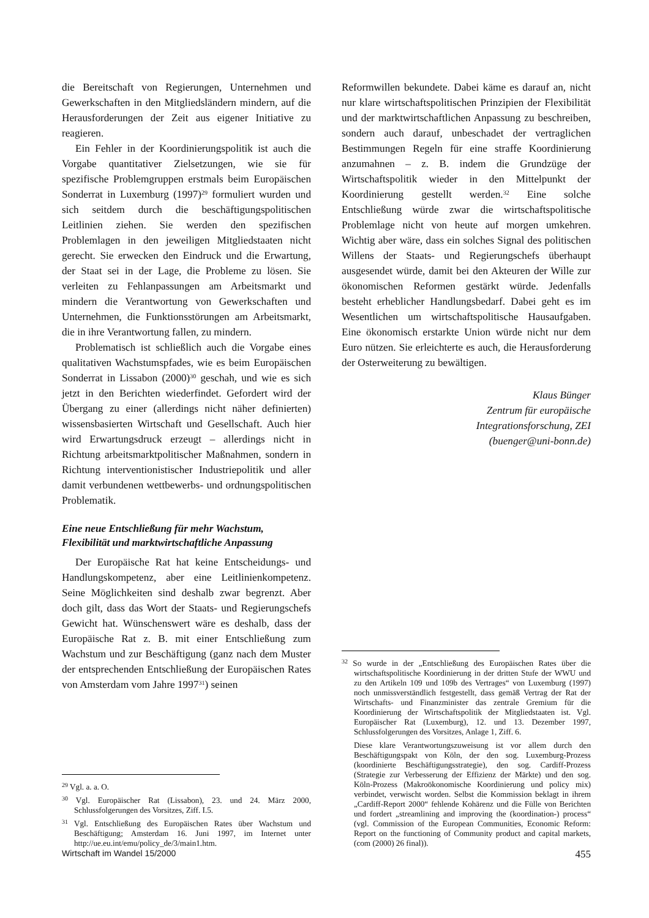die Bereitschaft von Regierungen, Unternehmen und Gewerkschaften in den Mitgliedsländern mindern, auf die Herausforderungen der Zeit aus eigener Initiative zu reagieren.
Ein Fehler in der Koordinierungspolitik ist auch die Vorgabe quantitativer Zielsetzungen, wie sie für spezifische Problemgruppen erstmals beim Europäischen Sonderrat in Luxemburg (1997)<sup>29</sup> formuliert wurden und sich seitdem durch die beschäftigungspolitischen Leitlinien ziehen. Sie werden den spezifischen Problemlagen in den jeweiligen Mitgliedstaaten nicht gerecht. Sie erwecken den Eindruck und die Erwartung, der Staat sei in der Lage, die Probleme zu lösen. Sie verleiten zu Fehlanpassungen am Arbeitsmarkt und mindern die Verantwortung von Gewerkschaften und Unternehmen, die Funktionsstörungen am Arbeitsmarkt, die in ihre Verantwortung fallen, zu mindern.
Problematisch ist schließlich auch die Vorgabe eines qualitativen Wachstumspfades, wie es beim Europäischen Sonderrat in Lissabon (2000)<sup>30</sup> geschah, und wie es sich jetzt in den Berichten wiederfindet. Gefordert wird der Übergang zu einer (allerdings nicht näher definierten) wissensbasierten Wirtschaft und Gesellschaft. Auch hier wird Erwartungsdruck erzeugt – allerdings nicht in Richtung arbeitsmarktpolitischer Maßnahmen, sondern in Richtung interventionistischer Industriepolitik und aller damit verbundenen wettbewerbs- und ordnungspolitischen Problematik.
Eine neue Entschließung für mehr Wachstum, Flexibilität und marktwirtschaftliche Anpassung
Der Europäische Rat hat keine Entscheidungs- und Handlungskompetenz, aber eine Leitlinienkompetenz. Seine Möglichkeiten sind deshalb zwar begrenzt. Aber doch gilt, dass das Wort der Staats- und Regierungschefs Gewicht hat. Wünschenswert wäre es deshalb, dass der Europäische Rat z. B. mit einer Entschließung zum Wachstum und zur Beschäftigung (ganz nach dem Muster der entsprechenden Entschließung der Europäischen Rates von Amsterdam vom Jahre 1997<sup>31</sup>) seinen
<sup>29</sup> Vgl. a. a. O.
<sup>30</sup> Vgl. Europäischer Rat (Lissabon), 23. und 24. März 2000, Schlussfolgerungen des Vorsitzes, Ziff. I.5.
<sup>31</sup> Vgl. Entschließung des Europäischen Rates über Wachstum und Beschäftigung; Amsterdam 16. Juni 1997, im Internet unter http://ue.eu.int/emu/policy_de/3/main1.htm.
Reformwillen bekundete. Dabei käme es darauf an, nicht nur klare wirtschaftspolitischen Prinzipien der Flexibilität und der marktwirtschaftlichen Anpassung zu beschreiben, sondern auch darauf, unbeschadet der vertraglichen Bestimmungen Regeln für eine straffe Koordinierung anzumahnen – z. B. indem die Grundzüge der Wirtschaftspolitik wieder in den Mittelpunkt der Koordinierung gestellt werden.<sup>32</sup> Eine solche Entschließung würde zwar die wirtschaftspolitische Problemlage nicht von heute auf morgen umkehren. Wichtig aber wäre, dass ein solches Signal des politischen Willens der Staats- und Regierungschefs überhaupt ausgesendet würde, damit bei den Akteuren der Wille zur ökonomischen Reformen gestärkt würde. Jedenfalls besteht erheblicher Handlungsbedarf. Dabei geht es im Wesentlichen um wirtschaftspolitische Hausaufgaben. Eine ökonomisch erstarkte Union würde nicht nur dem Euro nützen. Sie erleichterte es auch, die Herausforderung der Osterweiterung zu bewältigen.
Klaus Bünger
Zentrum für europäische
Integrationsforschung, ZEI
(buenger@uni-bonn.de)
<sup>32</sup> So wurde in der „Entschließung des Europäischen Rates über die wirtschaftspolitische Koordinierung in der dritten Stufe der WWU und zu den Artikeln 109 und 109b des Vertrages“ von Luxemburg (1997) noch unmissverständlich festgestellt, dass gemäß Vertrag der Rat der Wirtschafts- und Finanzminister das zentrale Gremium für die Koordinierung der Wirtschaftspolitik der Mitgliedstaaten ist. Vgl. Europäischer Rat (Luxemburg), 12. und 13. Dezember 1997, Schlussfolgerungen des Vorsitzes, Anlage 1, Ziff. 6.
Diese klare Verantwortungszuweisung ist vor allem durch den Beschäftigungspakt von Köln, der den sog. Luxemburg-Prozess (koordinierte Beschäftigungsstrategie), den sog. Cardiff-Prozess (Strategie zur Verbesserung der Effizienz der Märkte) und den sog. Köln-Prozess (Makroökonomische Koordinierung und policy mix) verbindet, verwischt worden. Selbst die Kommission beklagt in ihrem „Cardiff-Report 2000“ fehlende Kohärenz und die Fülle von Berichten und fordert „streamlining and improving the (koordination-) process“ (vgl. Commission of the European Communities, Economic Reform: Report on the functioning of Community product and capital markets, (com (2000) 26 final)).
Wirtschaft im Wandel 15/2000 455